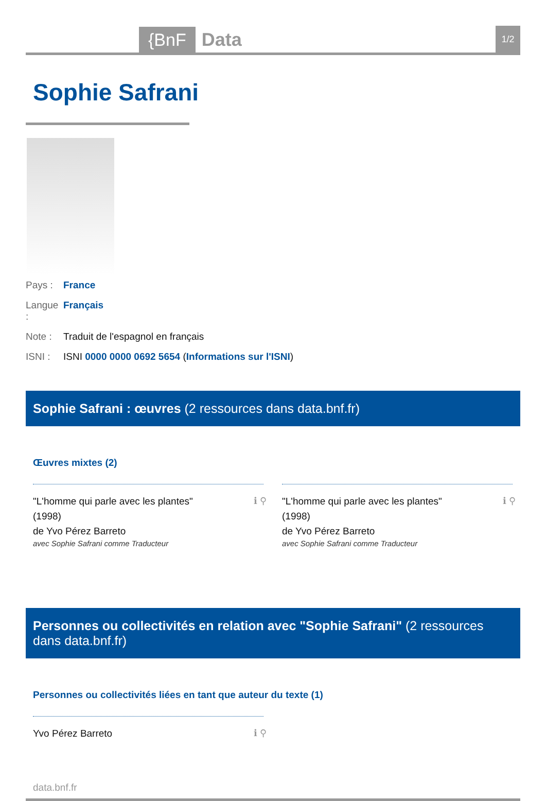{BnF
Data
1/2
Sophie Safrani
Pays : France
Langue : Français
Note : Traduit de l'espagnol en français
ISNI : ISNI 0000 0000 0692 5654 (Informations sur l'ISNI)
Sophie Safrani : œuvres (2 ressources dans data.bnf.fr)
Œuvres mixtes (2)
ℹ ⚲ "L'homme qui parle avec les plantes"
(1998)
de Yvo Pérez Barreto
avec Sophie Safrani comme Traducteur
ℹ ⚲ "L'homme qui parle avec les plantes"
(1998)
de Yvo Pérez Barreto
avec Sophie Safrani comme Traducteur
Personnes ou collectivités en relation avec "Sophie Safrani" (2 ressources dans data.bnf.fr)
Personnes ou collectivités liées en tant que auteur du texte (1)
ℹ ⚲ Yvo Pérez Barreto
data.bnf.fr